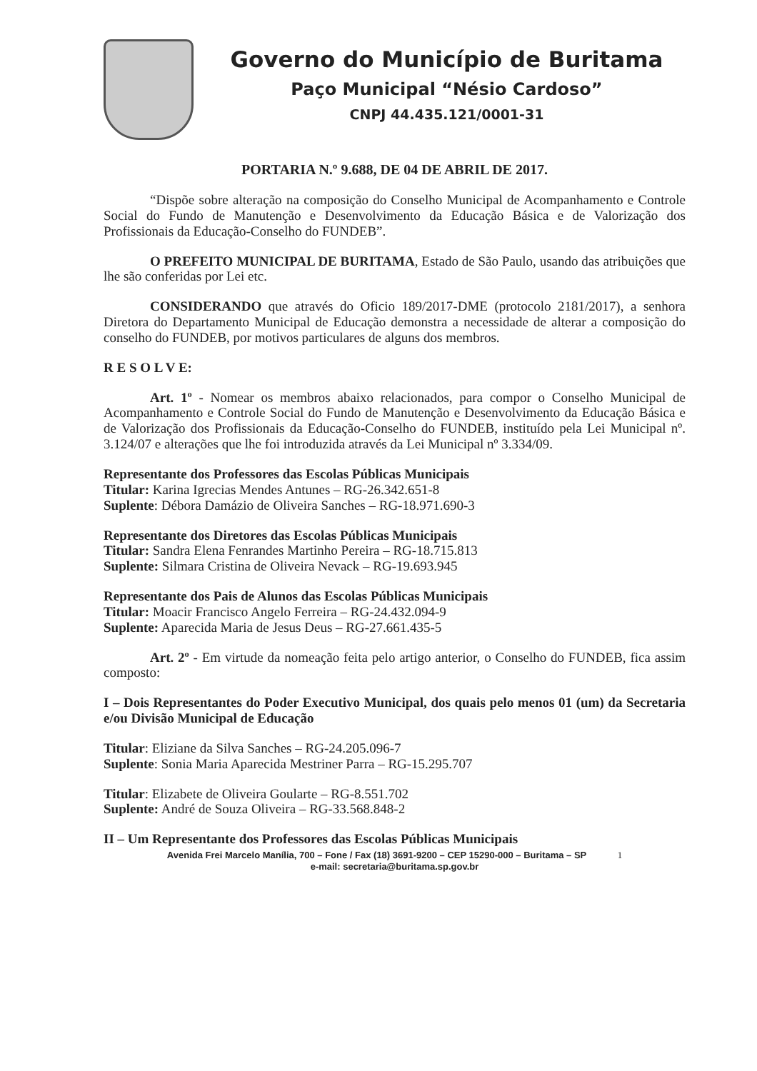Governo do Município de Buritama
Paço Municipal “Nésio Cardoso”
CNPJ 44.435.121/0001-31
PORTARIA N.º 9.688, DE 04 DE ABRIL DE 2017.
“Dispõe sobre alteração na composição do Conselho Municipal de Acompanhamento e Controle Social do Fundo de Manutenção e Desenvolvimento da Educação Básica e de Valorização dos Profissionais da Educação-Conselho do FUNDEB”.
O PREFEITO MUNICIPAL DE BURITAMA, Estado de São Paulo, usando das atribuições que lhe são conferidas por Lei etc.
CONSIDERANDO que através do Oficio 189/2017-DME (protocolo 2181/2017), a senhora Diretora do Departamento Municipal de Educação demonstra a necessidade de alterar a composição do conselho do FUNDEB, por motivos particulares de alguns dos membros.
R E S O L V E:
Art. 1º - Nomear os membros abaixo relacionados, para compor o Conselho Municipal de Acompanhamento e Controle Social do Fundo de Manutenção e Desenvolvimento da Educação Básica e de Valorização dos Profissionais da Educação-Conselho do FUNDEB, instituído pela Lei Municipal nº. 3.124/07 e alterações que lhe foi introduzida através da Lei Municipal nº 3.334/09.
Representante dos Professores das Escolas Públicas Municipais
Titular: Karina Igrecias Mendes Antunes – RG-26.342.651-8
Suplente: Débora Damázio de Oliveira Sanches – RG-18.971.690-3
Representante dos Diretores das Escolas Públicas Municipais
Titular: Sandra Elena Fenrandes Martinho Pereira – RG-18.715.813
Suplente: Silmara Cristina de Oliveira Nevack – RG-19.693.945
Representante dos Pais de Alunos das Escolas Públicas Municipais
Titular: Moacir Francisco Angelo Ferreira – RG-24.432.094-9
Suplente: Aparecida Maria de Jesus Deus – RG-27.661.435-5
Art. 2º - Em virtude da nomeação feita pelo artigo anterior, o Conselho do FUNDEB, fica assim composto:
I – Dois Representantes do Poder Executivo Municipal, dos quais pelo menos 01 (um) da Secretaria e/ou Divisão Municipal de Educação
Titular: Eliziane da Silva Sanches – RG-24.205.096-7
Suplente: Sonia Maria Aparecida Mestriner Parra – RG-15.295.707
Titular: Elizabete de Oliveira Goularte – RG-8.551.702
Suplente: André de Souza Oliveira – RG-33.568.848-2
II – Um Representante dos Professores das Escolas Públicas Municipais
Avenida Frei Marcelo Manília, 700 – Fone / Fax (18) 3691-9200 – CEP 15290-000 – Buritama – SP 1
e-mail: secretaria@buritama.sp.gov.br